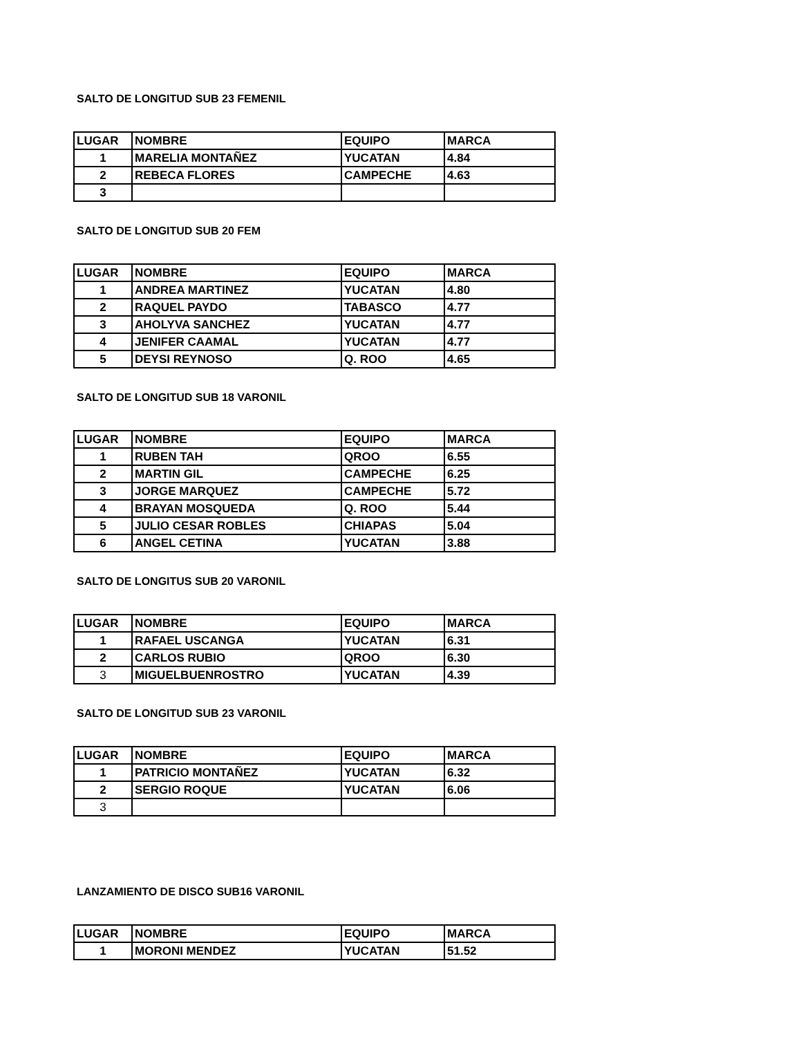SALTO DE LONGITUD SUB 23 FEMENIL
| LUGAR | NOMBRE | EQUIPO | MARCA |
| 1 | MARELIA MONTAÑEZ | YUCATAN | 4.84 |
| 2 | REBECA FLORES | CAMPECHE | 4.63 |
| 3 | | | |
SALTO DE LONGITUD SUB 20 FEM
| LUGAR | NOMBRE | EQUIPO | MARCA |
| 1 | ANDREA MARTINEZ | YUCATAN | 4.80 |
| 2 | RAQUEL PAYDO | TABASCO | 4.77 |
| 3 | AHOLYVA SANCHEZ | YUCATAN | 4.77 |
| 4 | JENIFER CAAMAL | YUCATAN | 4.77 |
| 5 | DEYSI REYNOSO | Q. ROO | 4.65 |
SALTO DE LONGITUD SUB 18 VARONIL
| LUGAR | NOMBRE | EQUIPO | MARCA |
| 1 | RUBEN TAH | QROO | 6.55 |
| 2 | MARTIN GIL | CAMPECHE | 6.25 |
| 3 | JORGE MARQUEZ | CAMPECHE | 5.72 |
| 4 | BRAYAN MOSQUEDA | Q. ROO | 5.44 |
| 5 | JULIO CESAR ROBLES | CHIAPAS | 5.04 |
| 6 | ANGEL CETINA | YUCATAN | 3.88 |
SALTO DE LONGITUS SUB 20 VARONIL
| LUGAR | NOMBRE | EQUIPO | MARCA |
| 1 | RAFAEL USCANGA | YUCATAN | 6.31 |
| 2 | CARLOS RUBIO | QROO | 6.30 |
| 3 | MIGUELBUENROSTRO | YUCATAN | 4.39 |
SALTO DE LONGITUD SUB 23 VARONIL
| LUGAR | NOMBRE | EQUIPO | MARCA |
| 1 | PATRICIO MONTAÑEZ | YUCATAN | 6.32 |
| 2 | SERGIO ROQUE | YUCATAN | 6.06 |
| 3 | | | |
LANZAMIENTO DE DISCO SUB16 VARONIL
| LUGAR | NOMBRE | EQUIPO | MARCA |
| 1 | MORONI MENDEZ | YUCATAN | 51.52 |